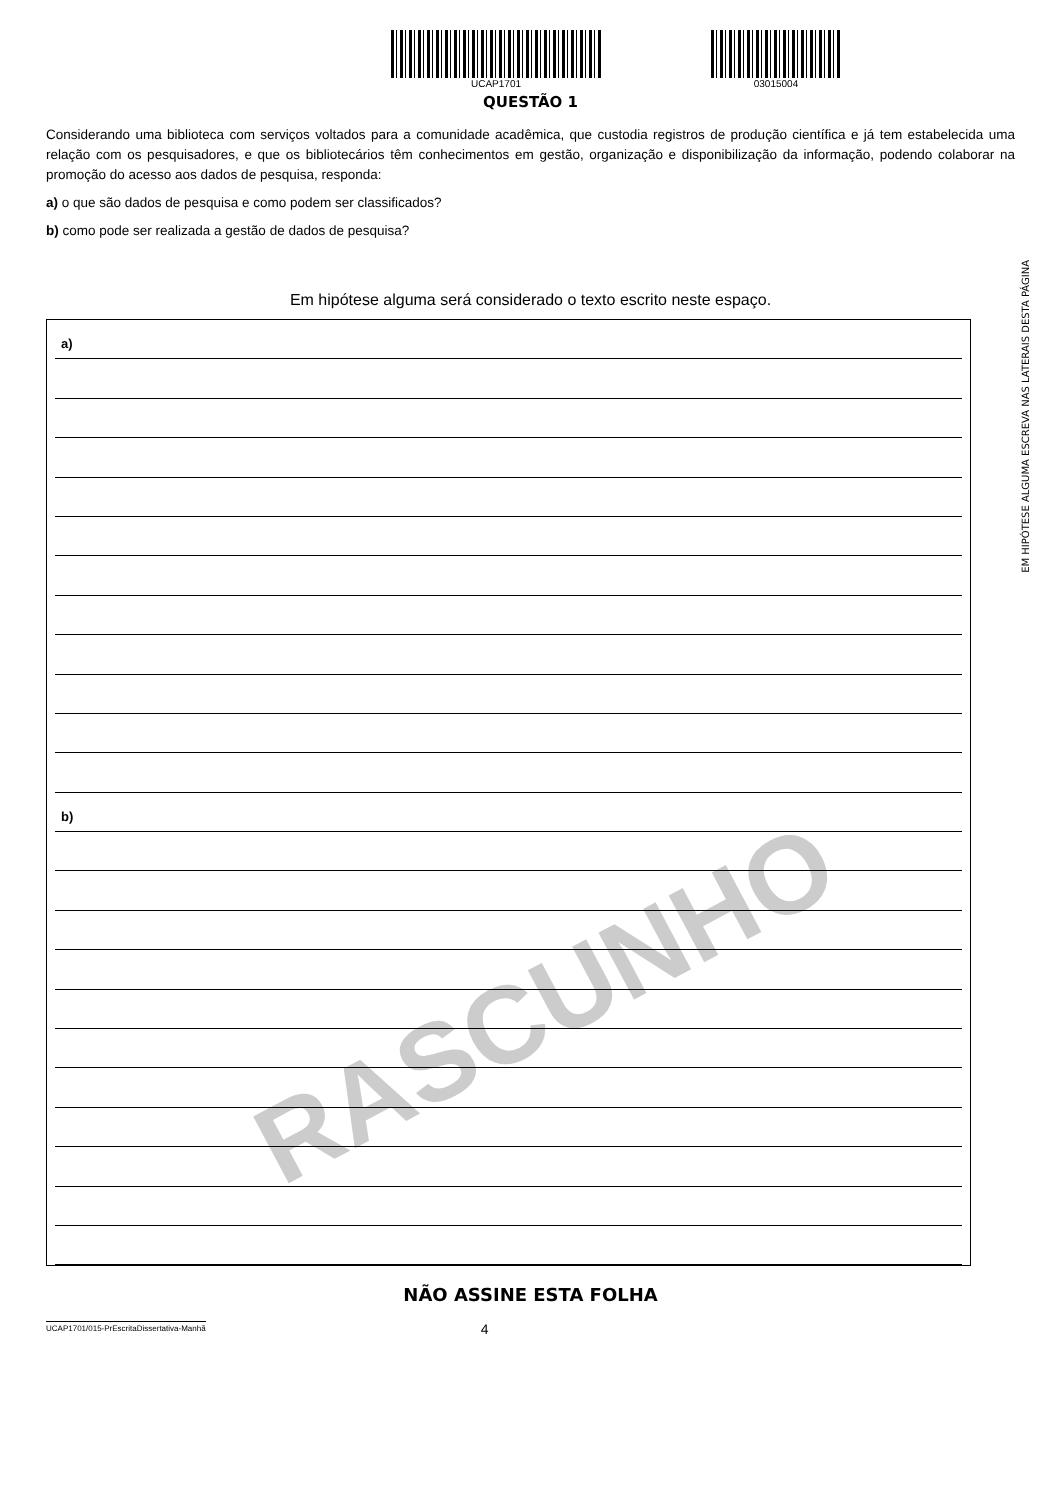UCAP1701 03015004
QUESTÃO 1
Considerando uma biblioteca com serviços voltados para a comunidade acadêmica, que custodia registros de produção científica e já tem estabelecida uma relação com os pesquisadores, e que os bibliotecários têm conhecimentos em gestão, organização e disponibilização da informação, podendo colaborar na promoção do acesso aos dados de pesquisa, responda:
a) o que são dados de pesquisa e como podem ser classificados?
b) como pode ser realizada a gestão de dados de pesquisa?
Em hipótese alguma será considerado o texto escrito neste espaço.
RASCUNHO
a)
b)
EM HIPÓTESE ALGUMA ESCREVA NAS LATERAIS DESTA PÁGINA
NÃO ASSINE ESTA FOLHA
UCAP1701/015-PrEscritaDissertativa-Manhã
4